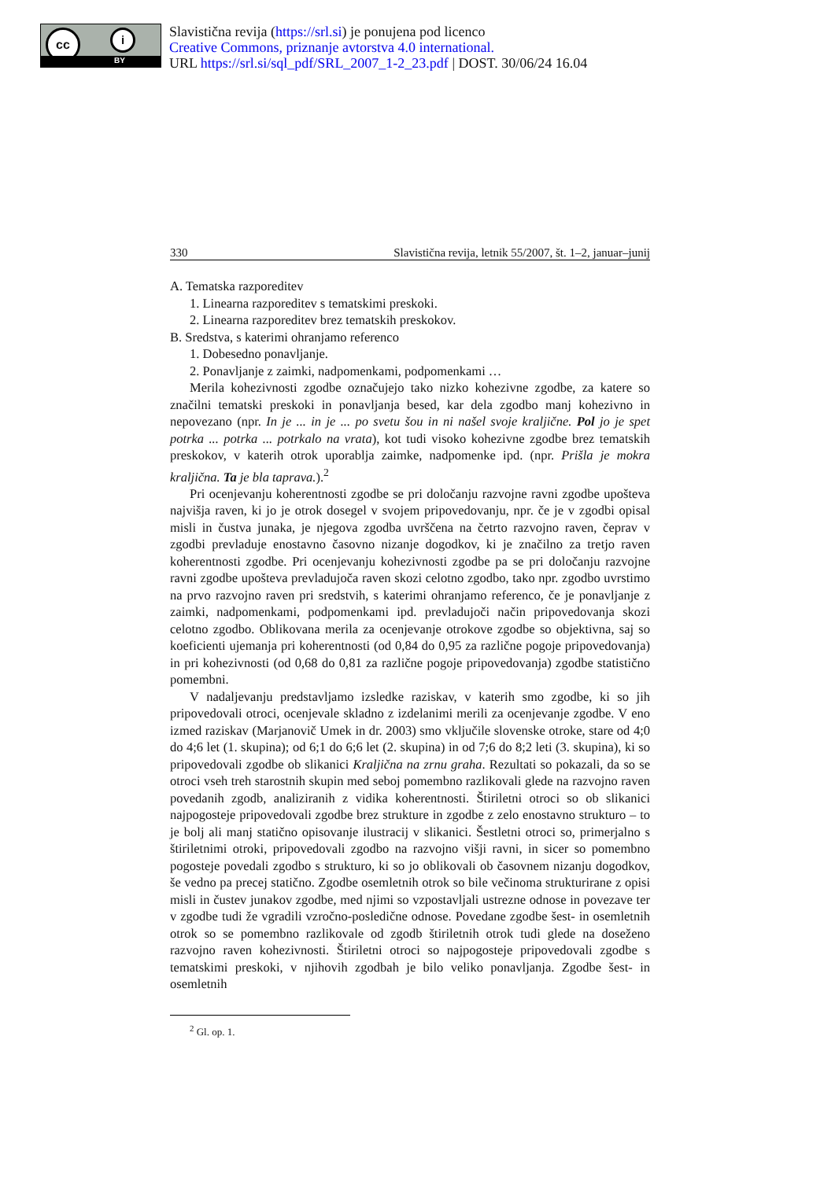cc i
BY
Slavistična revija (https://srl.si) je ponujena pod licenco
Creative Commons, priznanje avtorstva 4.0 international.
URL https://srl.si/sql_pdf/SRL_2007_1-2_23.pdf | DOST. 30/06/24 16.04
330 Slavistična revija, letnik 55/2007, št. 1–2, januar–junij
A. Tematska razporeditev
1. Linearna razporeditev s tematskimi preskoki.
2. Linearna razporeditev brez tematskih preskokov.
B. Sredstva, s katerimi ohranjamo referenco
1. Dobesedno ponavljanje.
2. Ponavljanje z zaimki, nadpomenkami, podpomenkami …
Merila kohezivnosti zgodbe označujejo tako nizko kohezivne zgodbe, za katere so značilni tematski preskoki in ponavljanja besed, kar dela zgodbo manj kohezivno in nepovezano (npr. In je ... in je ... po svetu šou in ni našel svoje kraljične. Pol jo je spet potrka ... potrka ... potrkalo na vrata), kot tudi visoko kohezivne zgodbe brez tematskih preskokov, v katerih otrok uporablja zaimke, nadpomenke ipd. (npr. Prišla je mokra kraljična. Ta je bla taprava.).<sup>2</sup>
Pri ocenjevanju koherentnosti zgodbe se pri določanju razvojne ravni zgodbe upošteva najvišja raven, ki jo je otrok dosegel v svojem pripovedovanju, npr. če je v zgodbi opisal misli in čustva junaka, je njegova zgodba uvrščena na četrto razvojno raven, čeprav v zgodbi prevladuje enostavno časovno nizanje dogodkov, ki je značilno za tretjo raven koherentnosti zgodbe. Pri ocenjevanju kohezivnosti zgodbe pa se pri določanju razvojne ravni zgodbe upošteva prevladujoča raven skozi celotno zgodbo, tako npr. zgodbo uvrstimo na prvo razvojno raven pri sredstvih, s katerimi ohranjamo referenco, če je ponavljanje z zaimki, nadpomenkami, podpomenkami ipd. prevladujoči način pripovedovanja skozi celotno zgodbo. Oblikovana merila za ocenjevanje otrokove zgodbe so objektivna, saj so koeficienti ujemanja pri koherentnosti (od 0,84 do 0,95 za različne pogoje pripovedovanja) in pri kohezivnosti (od 0,68 do 0,81 za različne pogoje pripovedovanja) zgodbe statistično pomembni.
V nadaljevanju predstavljamo izsledke raziskav, v katerih smo zgodbe, ki so jih pripovedovali otroci, ocenjevale skladno z izdelanimi merili za ocenjevanje zgodbe. V eno izmed raziskav (Marjanovič Umek in dr. 2003) smo vključile slovenske otroke, stare od 4;0 do 4;6 let (1. skupina); od 6;1 do 6;6 let (2. skupina) in od 7;6 do 8;2 leti (3. skupina), ki so pripovedovali zgodbe ob slikanici Kraljična na zrnu graha. Rezultati so pokazali, da so se otroci vseh treh starostnih skupin med seboj pomembno razlikovali glede na razvojno raven povedanih zgodb, analiziranih z vidika koherentnosti. Štiriletni otroci so ob slikanici najpogosteje pripovedovali zgodbe brez strukture in zgodbe z zelo enostavno strukturo – to je bolj ali manj statično opisovanje ilustracij v slikanici. Šestletni otroci so, primerjalno s štiriletnimi otroki, pripovedovali zgodbo na razvojno višji ravni, in sicer so pomembno pogosteje povedali zgodbo s strukturo, ki so jo oblikovali ob časovnem nizanju dogodkov, še vedno pa precej statično. Zgodbe osemletnih otrok so bile večinoma strukturirane z opisi misli in čustev junakov zgodbe, med njimi so vzpostavljali ustrezne odnose in povezave ter v zgodbe tudi že vgradili vzročno-posledične odnose. Povedane zgodbe šest- in osemletnih otrok so se pomembno razlikovale od zgodb štiriletnih otrok tudi glede na doseženo razvojno raven kohezivnosti. Štiriletni otroci so najpogosteje pripovedovali zgodbe s tematskimi preskoki, v njihovih zgodbah je bilo veliko ponavljanja. Zgodbe šest- in osemletnih
<sup>2</sup> Gl. op. 1.